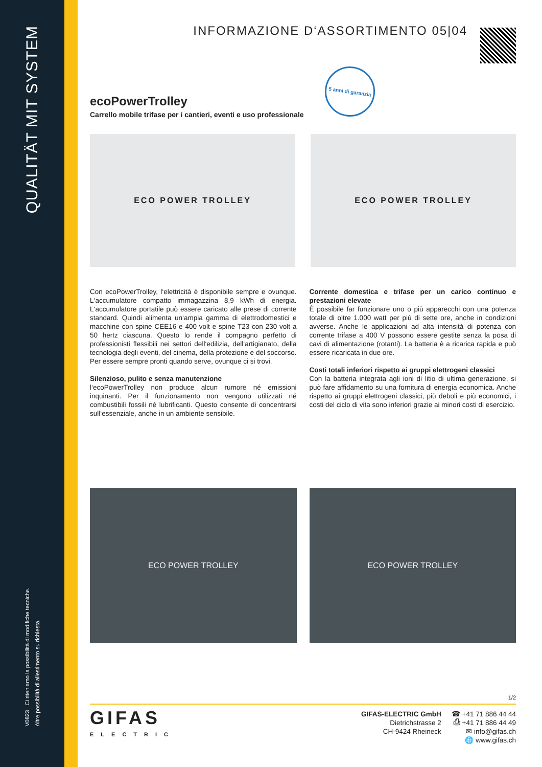QUALITÄT MIT SYSTEM
V0823 Ci riteniamo la possibilità di modifiche tecniche.
Altre possibilità di allestimento su richiesta.
INFORMAZIONE D‘ASSORTIMENTO 05|04
5 anni di garanzia
ecoPowerTrolley
Carrello mobile trifase per i cantieri, eventi e uso professionale
ECO POWER TROLLEY ECO POWER TROLLEY
Con ecoPowerTrolley, l‘elettricità è disponibile sempre e ovunque. L‘accumulatore compatto immagazzina 8,9 kWh di energia. L‘accumulatore portatile può essere caricato alle prese di corrente standard. Quindi alimenta un‘ampia gamma di elettrodomestici e macchine con spine CEE16 e 400 volt e spine T23 con 230 volt a 50 hertz ciascuna. Questo lo rende il compagno perfetto di professionisti flessibili nei settori dell‘edilizia, dell‘artigianato, della tecnologia degli eventi, del cinema, della protezione e del soccorso. Per essere sempre pronti quando serve, ovunque ci si trovi.
Silenzioso, pulito e senza manutenzione
l‘ecoPowerTrolley non produce alcun rumore né emissioni inquinanti. Per il funzionamento non vengono utilizzati né combustibili fossili né lubrificanti. Questo consente di concentrarsi sull‘essenziale, anche in un ambiente sensibile.
Corrente domestica e trifase per un carico continuo e prestazioni elevate
È possibile far funzionare uno o più apparecchi con una potenza totale di oltre 1.000 watt per più di sette ore, anche in condizioni avverse. Anche le applicazioni ad alta intensità di potenza con corrente trifase a 400 V possono essere gestite senza la posa di cavi di alimentazione (rotanti). La batteria è a ricarica rapida e può essere ricaricata in due ore.
Costi totali inferiori rispetto ai gruppi elettrogeni classici
Con la batteria integrata agli ioni di litio di ultima generazione, si può fare affidamento su una fornitura di energia economica. Anche rispetto ai gruppi elettrogeni classici, più deboli e più economici, i costi del ciclo di vita sono inferiori grazie ai minori costi di esercizio.
ECO POWER TROLLEY ECO POWER TROLLEY
1/2
GIFAS
ELECTRIC
GIFAS-ELECTRIC GmbH
Dietrichstrasse 2
CH-9424 Rheineck
☎ +41 71 886 44 44
⎙ +41 71 886 44 49
✉ info@gifas.ch
🌐 www.gifas.ch